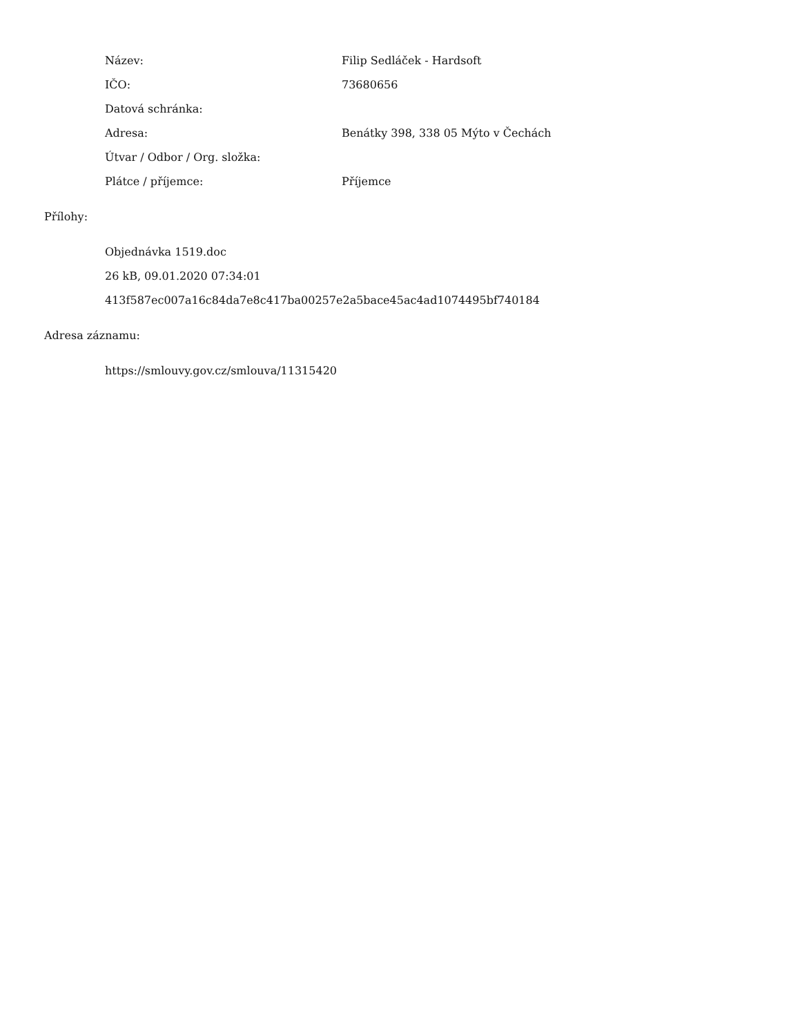Název: Filip Sedláček - Hardsoft
IČO: 73680656
Datová schránka:
Adresa: Benátky 398, 338 05 Mýto v Čechách
Útvar / Odbor / Org. složka:
Plátce / příjemce: Příjemce
Přílohy:
Objednávka 1519.doc
26 kB, 09.01.2020 07:34:01
413f587ec007a16c84da7e8c417ba00257e2a5bace45ac4ad1074495bf740184
Adresa záznamu:
https://smlouvy.gov.cz/smlouva/11315420